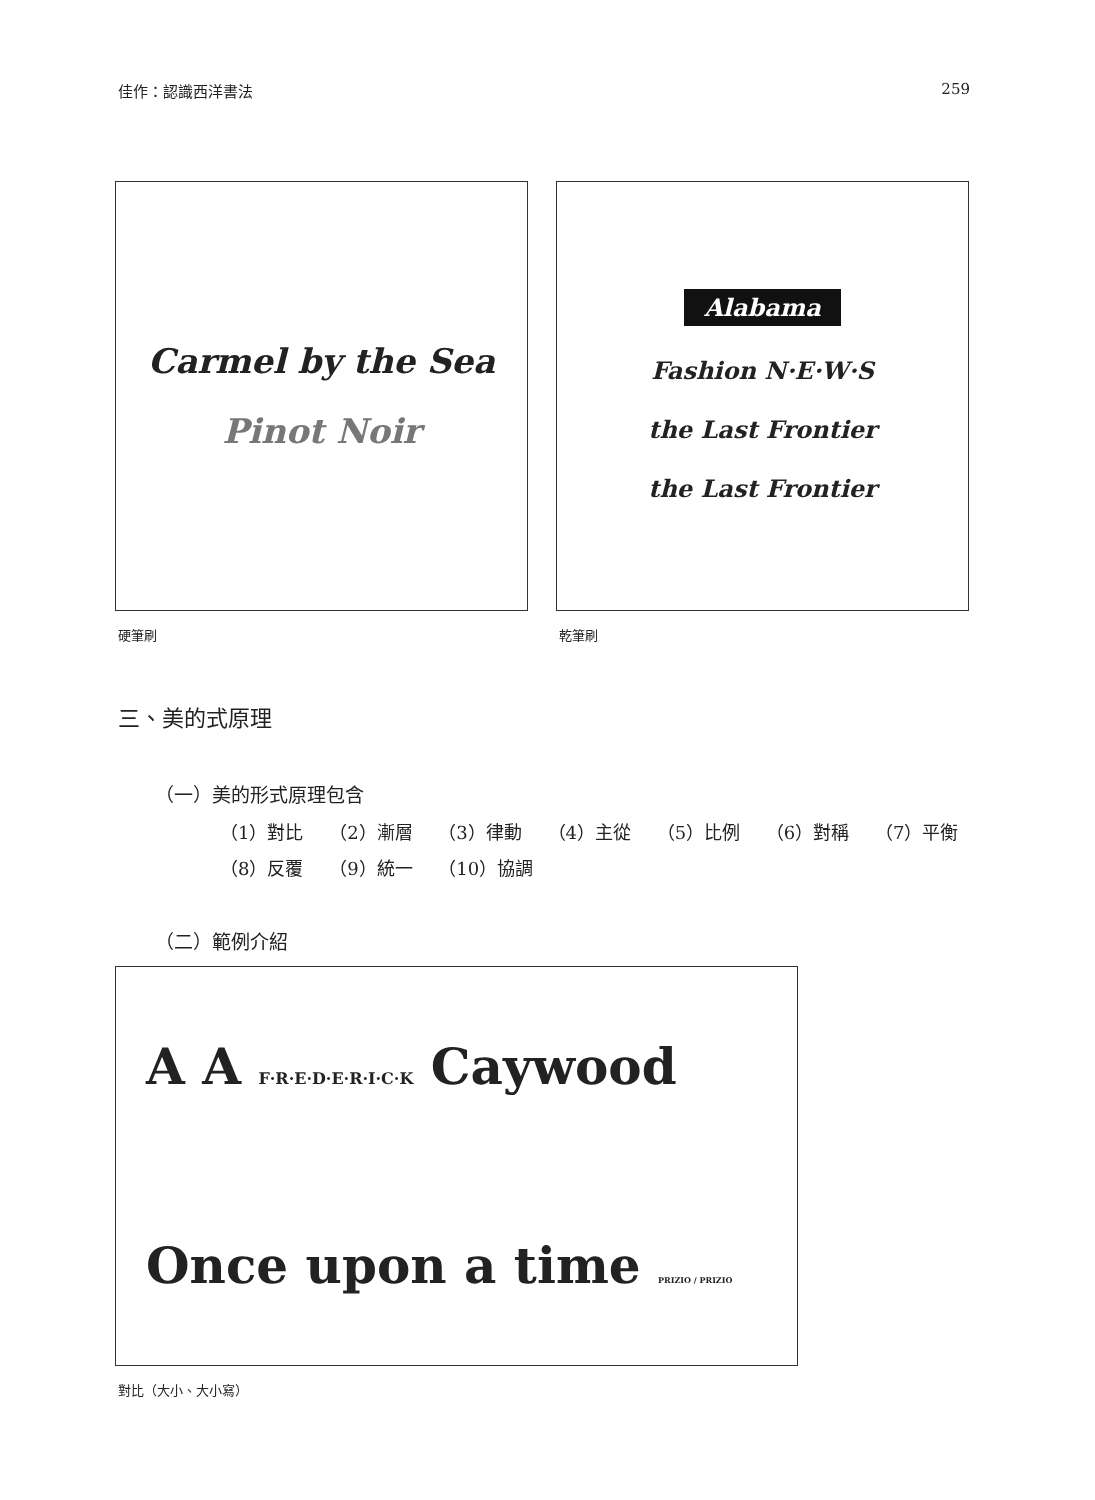佳作：認識西洋書法 259
Carmel by the Sea
Pinot Noir
硬筆刷
Alabama
Fashion N·E·W·S
the Last Frontier
the Last Frontier
乾筆刷
三、美的式原理
（一）美的形式原理包含
（1）對比 （2）漸層 （3）律動 （4）主從 （5）比例 （6）對稱 （7）平衡
（8）反覆 （9）統一 （10）協調
（二）範例介紹
A A F·R·E·D·E·R·I·C·K Caywood
Once upon a time PRIZIO / PRIZIO
對比（大小、大小寫）